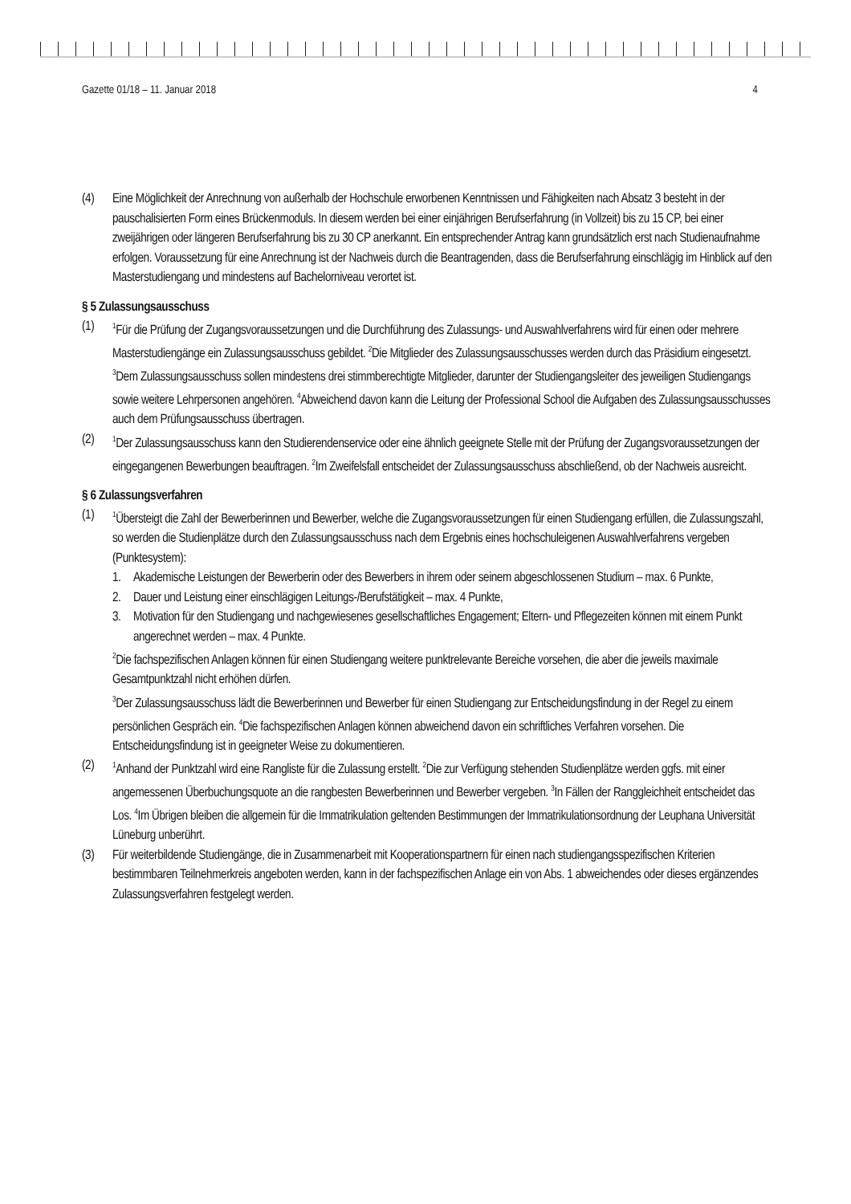Gazette 01/18 – 11. Januar 2018 4
(4) Eine Möglichkeit der Anrechnung von außerhalb der Hochschule erworbenen Kenntnissen und Fähigkeiten nach Absatz 3 besteht in der pauschalisierten Form eines Brückenmoduls. In diesem werden bei einer einjährigen Berufserfahrung (in Vollzeit) bis zu 15 CP, bei einer zweijährigen oder längeren Berufserfahrung bis zu 30 CP anerkannt. Ein entsprechender Antrag kann grundsätzlich erst nach Studienaufnahme erfolgen. Voraussetzung für eine Anrechnung ist der Nachweis durch die Beantragenden, dass die Berufserfahrung einschlägig im Hinblick auf den Masterstudiengang und mindestens auf Bachelorniveau verortet ist.
§ 5 Zulassungsausschuss
(1)
<sup>1</sup> Für die Prüfung der Zugangsvoraussetzungen und die Durchführung des Zulassungs- und Auswahlverfahrens wird für einen oder mehrere Masterstudiengänge ein Zulassungsausschuss gebildet. <sup>2</sup>Die Mitglieder des Zulassungsausschusses werden durch das Präsidium eingesetzt. <sup>3</sup>Dem Zulassungsausschuss sollen mindestens drei stimmberechtigte Mitglieder, darunter der Studiengangsleiter des jeweiligen Studiengangs sowie weitere Lehrpersonen angehören. <sup>4</sup>Abweichend davon kann die Leitung der Professional School die Aufgaben des Zulassungsausschusses auch dem Prüfungsausschuss übertragen.
(2)
<sup>1</sup> Der Zulassungsausschuss kann den Studierendenservice oder eine ähnlich geeignete Stelle mit der Prüfung der Zugangsvoraussetzungen der eingegangenen Bewerbungen beauftragen. <sup>2</sup>Im Zweifelsfall entscheidet der Zulassungsausschuss abschließend, ob der Nachweis ausreicht.
§ 6 Zulassungsverfahren
(1)
<sup>1</sup> Übersteigt die Zahl der Bewerberinnen und Bewerber, welche die Zugangsvoraussetzungen für einen Studiengang erfüllen, die Zulassungszahl, so werden die Studienplätze durch den Zulassungsausschuss nach dem Ergebnis eines hochschuleigenen Auswahlverfahrens vergeben (Punktesystem):
1. Akademische Leistungen der Bewerberin oder des Bewerbers in ihrem oder seinem abgeschlossenen Studium – max. 6 Punkte,
2. Dauer und Leistung einer einschlägigen Leitungs-/Berufstätigkeit – max. 4 Punkte,
3. Motivation für den Studiengang und nachgewiesenes gesellschaftliches Engagement; Eltern- und Pflegezeiten können mit einem Punkt angerechnet werden – max. 4 Punkte.
<sup>2</sup> Die fachspezifischen Anlagen können für einen Studiengang weitere punktrelevante Bereiche vorsehen, die aber die jeweils maximale Gesamtpunktzahl nicht erhöhen dürfen.
<sup>3</sup> Der Zulassungsausschuss lädt die Bewerberinnen und Bewerber für einen Studiengang zur Entscheidungsfindung in der Regel zu einem persönlichen Gespräch ein. <sup>4</sup>Die fachspezifischen Anlagen können abweichend davon ein schriftliches Verfahren vorsehen. Die Entscheidungsfindung ist in geeigneter Weise zu dokumentieren.
(2)
<sup>1</sup> Anhand der Punktzahl wird eine Rangliste für die Zulassung erstellt. <sup>2</sup>Die zur Verfügung stehenden Studienplätze werden ggfs. mit einer angemessenen Überbuchungsquote an die rangbesten Bewerberinnen und Bewerber vergeben. <sup>3</sup>In Fällen der Ranggleichheit entscheidet das Los. <sup>4</sup>Im Übrigen bleiben die allgemein für die Immatrikulation geltenden Bestimmungen der Immatrikulationsordnung der Leuphana Universität Lüneburg unberührt.
(3) Für weiterbildende Studiengänge, die in Zusammenarbeit mit Kooperationspartnern für einen nach studiengangsspezifischen Kriterien bestimmbaren Teilnehmerkreis angeboten werden, kann in der fachspezifischen Anlage ein von Abs. 1 abweichendes oder dieses ergänzendes Zulassungsverfahren festgelegt werden.